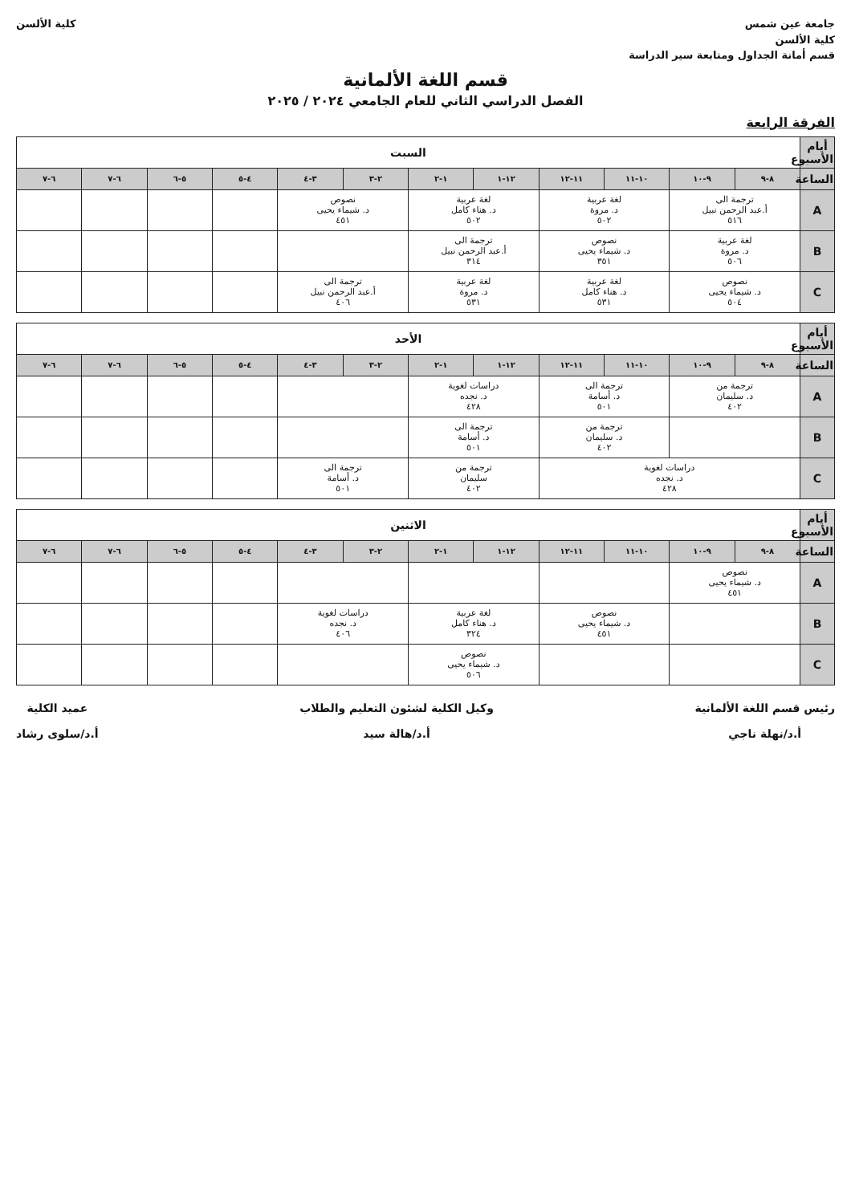جامعة عين شمس
كلية الألسن
قسم أمانة الجداول ومتابعة سير الدراسة
كلية الألسن
قسم اللغة الألمانية
الفصل الدراسي الثاني للعام الجامعي ٢٠٢٤ / ٢٠٢٥
الفرقة الرابعة
| أيام الأسبوع | السبت | | | | | | | | | | | |
| --- | --- | --- | --- | --- | --- | --- | --- | --- | --- | --- | --- | --- |
| الساعة | ٨-٩ | ٩-١٠ | ١٠-١١ | ١١-١٢ | ١٢-١ | ١-٢ | ٢-٣ | ٣-٤ | ٤-٥ | ٥-٦ | ٦-٧ | ٦-٧ |
| A | ترجمة الى أ.عبد الرحمن نبيل ٥١٦ | | لغة عربية د. مروة ٥٠٢ | | لغة عربية د. هناء كامل ٥٠٢ | | نصوص د. شيماء يحيى ٤٥١ | | | | | |
| B | لغة عربية د. مروة ٥٠٦ | | نصوص د. شيماء يحيى ٣٥١ | | ترجمة الى أ.عبد الرحمن نبيل ٣١٤ | | | | | | | |
| C | نصوص د. شيماء يحيى ٥٠٤ | | لغة عربية د. هناء كامل ٥٣١ | | لغة عربية د. مروة ٥٣١ | | ترجمة الى أ.عبد الرحمن نبيل ٤٠٦ | | | | | |
| أيام الأسبوع | الأحد | | | | | | | | | | | |
| --- | --- | --- | --- | --- | --- | --- | --- | --- | --- | --- | --- | --- |
| الساعة | ٨-٩ | ٩-١٠ | ١٠-١١ | ١١-١٢ | ١٢-١ | ١-٢ | ٢-٣ | ٣-٤ | ٤-٥ | ٥-٦ | ٦-٧ | ٦-٧ |
| A | ترجمة من د. سليمان ٤٠٢ | | ترجمة الى د. أسامة ٥٠١ | | دراسات لغوية د. نجده ٤٢٨ | | | | | | | |
| B | | | ترجمة من د. سليمان ٤٠٢ | | ترجمة الى د. أسامة ٥٠١ | | | | | | | |
| C | دراسات لغوية د. نجده ٤٢٨ | | | | ترجمة من سليمان ٤٠٢ | | ترجمة الى د. أسامة ٥٠١ | | | | | |
| أيام الأسبوع | الاثنين | | | | | | | | | | | |
| --- | --- | --- | --- | --- | --- | --- | --- | --- | --- | --- | --- | --- |
| الساعة | ٨-٩ | ٩-١٠ | ١٠-١١ | ١١-١٢ | ١٢-١ | ١-٢ | ٢-٣ | ٣-٤ | ٤-٥ | ٥-٦ | ٦-٧ | ٦-٧ |
| A | نصوص د. شيماء يحيى ٤٥١ | | | | | | | | | | | |
| B | | | نصوص د. شيماء يحيى ٤٥١ | | لغة عربية د. هناء كامل ٣٢٤ | | دراسات لغوية د. نجده ٤٠٦ | | | | | |
| C | | | | | نصوص د. شيماء يحيى ٥٠٦ | | | | | | | |
رئيس قسم اللغة الألمانية
أ.د/نهلة ناجي
وكيل الكلية لشئون التعليم والطلاب
أ.د/هالة سيد
عميد الكلية
أ.د/سلوى رشاد